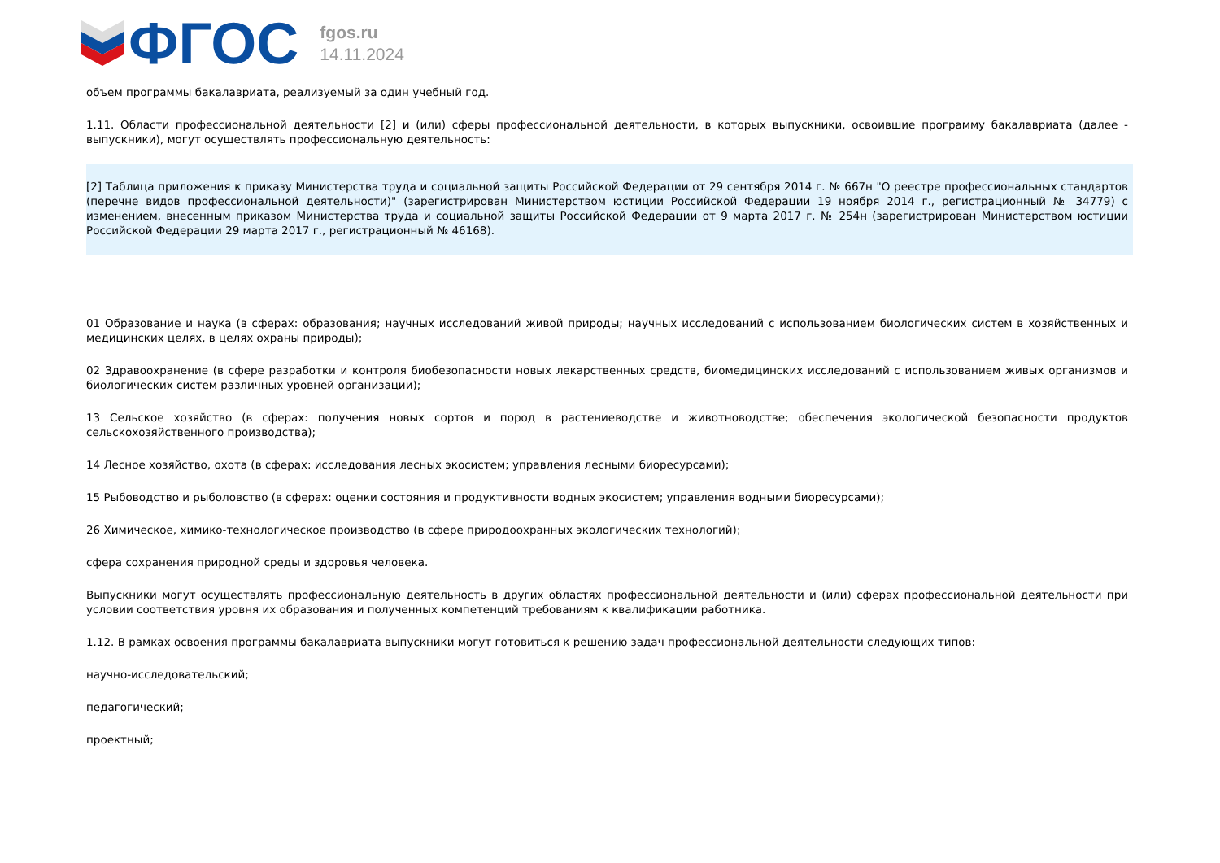ФГОС
fgos.ru
14.11.2024
объем программы бакалавриата, реализуемый за один учебный год.
1.11. Области профессиональной деятельности [2] и (или) сферы профессиональной деятельности, в которых выпускники, освоившие программу бакалавриата (далее - выпускники), могут осуществлять профессиональную деятельность:
[2] Таблица приложения к приказу Министерства труда и социальной защиты Российской Федерации от 29 сентября 2014 г. № 667н "О реестре профессиональных стандартов (перечне видов профессиональной деятельности)" (зарегистрирован Министерством юстиции Российской Федерации 19 ноября 2014 г., регистрационный № 34779) с изменением, внесенным приказом Министерства труда и социальной защиты Российской Федерации от 9 марта 2017 г. № 254н (зарегистрирован Министерством юстиции Российской Федерации 29 марта 2017 г., регистрационный № 46168).
01 Образование и наука (в сферах: образования; научных исследований живой природы; научных исследований с использованием биологических систем в хозяйственных и медицинских целях, в целях охраны природы);
02 Здравоохранение (в сфере разработки и контроля биобезопасности новых лекарственных средств, биомедицинских исследований с использованием живых организмов и биологических систем различных уровней организации);
13 Сельское хозяйство (в сферах: получения новых сортов и пород в растениеводстве и животноводстве; обеспечения экологической безопасности продуктов сельскохозяйственного производства);
14 Лесное хозяйство, охота (в сферах: исследования лесных экосистем; управления лесными биоресурсами);
15 Рыбоводство и рыболовство (в сферах: оценки состояния и продуктивности водных экосистем; управления водными биоресурсами);
26 Химическое, химико-технологическое производство (в сфере природоохранных экологических технологий);
сфера сохранения природной среды и здоровья человека.
Выпускники могут осуществлять профессиональную деятельность в других областях профессиональной деятельности и (или) сферах профессиональной деятельности при условии соответствия уровня их образования и полученных компетенций требованиям к квалификации работника.
1.12. В рамках освоения программы бакалавриата выпускники могут готовиться к решению задач профессиональной деятельности следующих типов:
научно-исследовательский;
педагогический;
проектный;